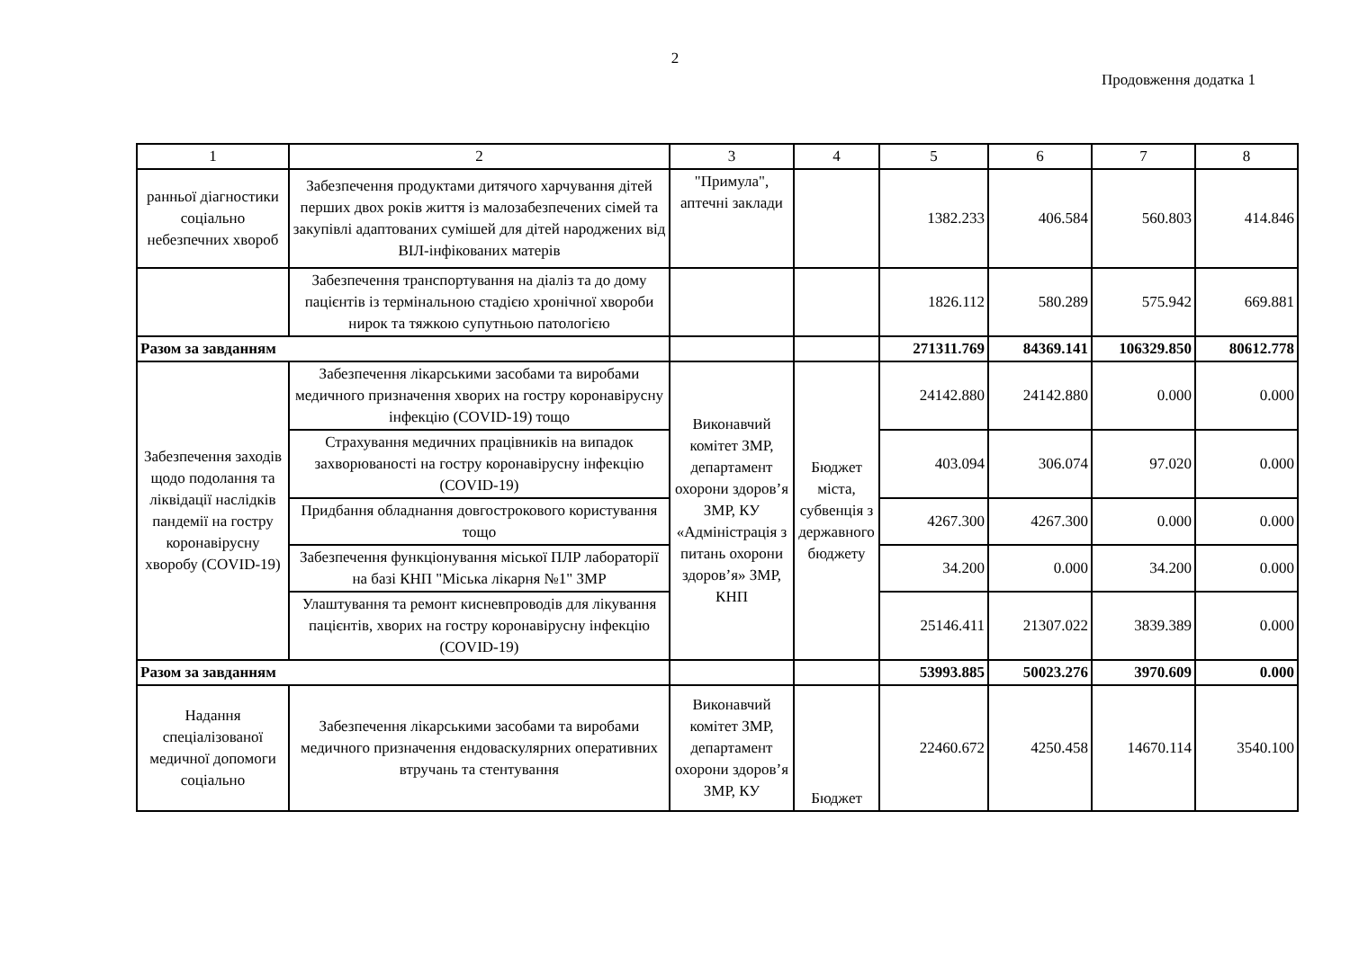2
Продовження додатка 1
| 1 | 2 | 3 | 4 | 5 | 6 | 7 | 8 |
| --- | --- | --- | --- | --- | --- | --- | --- |
| ранньої діагностики соціально небезпечних хвороб | Забезпечення продуктами дитячого харчування дітей перших двох років життя із малозабезпечених сімей та закупівлі адаптованих сумішей для дітей народжених від ВІЛ-інфікованих матерів | "Примула", аптечні заклади | | 1382.233 | 406.584 | 560.803 | 414.846 |
| | Забезпечення транспортування на діаліз та до дому пацієнтів із термінальною стадією хронічної хвороби нирок та тяжкою супутньою патологією | | | 1826.112 | 580.289 | 575.942 | 669.881 |
| Разом за завданням | | | | 271311.769 | 84369.141 | 106329.850 | 80612.778 |
| Забезпечення заходів щодо подолання та ліквідації наслідків пандемії на гостру коронавірусну хворобу (COVID-19) | Забезпечення лікарськими засобами та виробами медичного призначення хворих на гостру коронавірусну інфекцію (COVID-19) тощо | Виконавчий комітет ЗМР, департамент охорони здоров’я ЗМР, КУ «Адміністрація з питань охорони здоров’я» ЗМР, КНП | Бюджет міста, субвенція з державного бюджету | 24142.880 | 24142.880 | 0.000 | 0.000 |
| | Страхування медичних працівників на випадок захворюваності на гостру коронавірусну інфекцію (COVID-19) | | | 403.094 | 306.074 | 97.020 | 0.000 |
| | Придбання обладнання довгострокового користування тощо | | | 4267.300 | 4267.300 | 0.000 | 0.000 |
| | Забезпечення функціонування міської ПЛР лабораторії на базі КНП "Міська лікарня №1" ЗМР | | | 34.200 | 0.000 | 34.200 | 0.000 |
| | Улаштування та ремонт кисневпроводів для лікування пацієнтів, хворих на гостру коронавірусну інфекцію (COVID-19) | | | 25146.411 | 21307.022 | 3839.389 | 0.000 |
| Разом за завданням | | | | 53993.885 | 50023.276 | 3970.609 | 0.000 |
| Надання спеціалізованої медичної допомоги соціально | Забезпечення лікарськими засобами та виробами медичного призначення ендоваскулярних оперативних втручань та стентування | Виконавчий комітет ЗМР, департамент охорони здоров’я ЗМР, КУ | Бюджет | 22460.672 | 4250.458 | 14670.114 | 3540.100 |